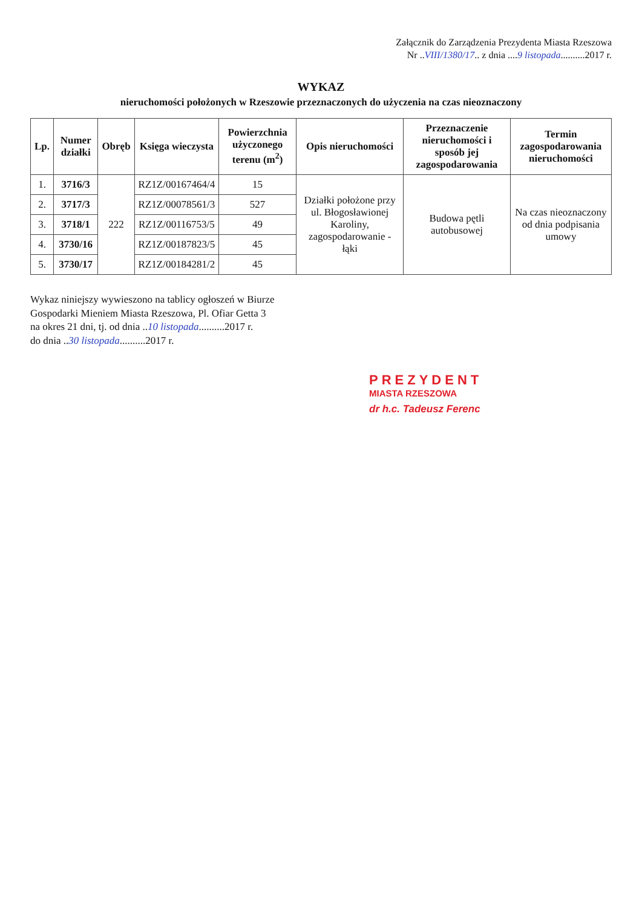Załącznik do Zarządzenia Prezydenta Miasta Rzeszowa
Nr ..VIII/1380/17.. z dnia ....9 listopada..........2017 r.
WYKAZ
nieruchomości położonych w Rzeszowie przeznaczonych do użyczenia na czas nieoznaczony
| Lp. | Numer działki | Obręb | Księga wieczysta | Powierzchnia użyczonego terenu (m<sup>2</sup>) | Opis nieruchomości | Przeznaczenie nieruchomości i sposób jej zagospodarowania | Termin zagospodarowania nieruchomości |
| --- | --- | --- | --- | --- | --- | --- | --- |
| 1. | 3716/3 | 222 | RZ1Z/00167464/4 | 15 | Działki położone przy ul. Błogosławionej Karoliny, zagospodarowanie - łąki | Budowa pętli autobusowej | Na czas nieoznaczony od dnia podpisania umowy |
| 2. | 3717/3 | | RZ1Z/00078561/3 | 527 | | | |
| 3. | 3718/1 | | RZ1Z/00116753/5 | 49 | | | |
| 4. | 3730/16 | | RZ1Z/00187823/5 | 45 | | | |
| 5. | 3730/17 | | RZ1Z/00184281/2 | 45 | | | |
Wykaz niniejszy wywieszono na tablicy ogłoszeń w Biurze
Gospodarki Mieniem Miasta Rzeszowa, Pl. Ofiar Getta 3
na okres 21 dni, tj. od dnia ..10 listopada..........2017 r.
do dnia ..30 listopada..........2017 r.
PREZYDENT
MIASTA RZESZOWA
dr h.c. Tadeusz Ferenc